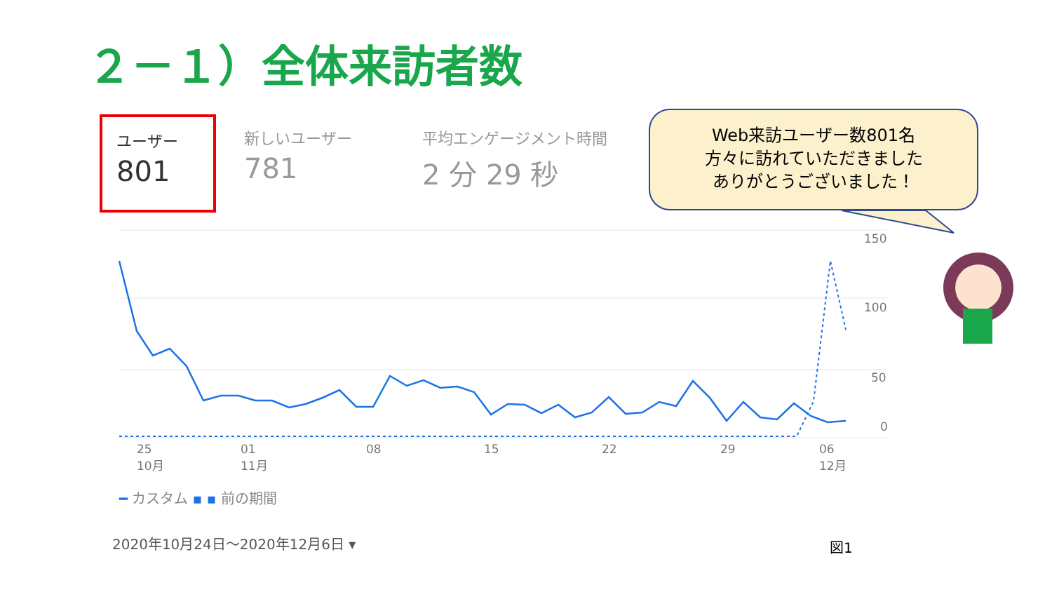２－１）全体来訪者数
ユーザー
801
新しいユーザー
781
平均エンゲージメント時間
2 分 29 秒
Web来訪ユーザー数801名
方々に訪れていただきました
ありがとうございました！
150
100
50
0
25
10月
01
11月
08 15 22 29
06
12月
━ カスタム ▪ ▪ 前の期間
2020年10月24日～2020年12月6日 ▾ 図1